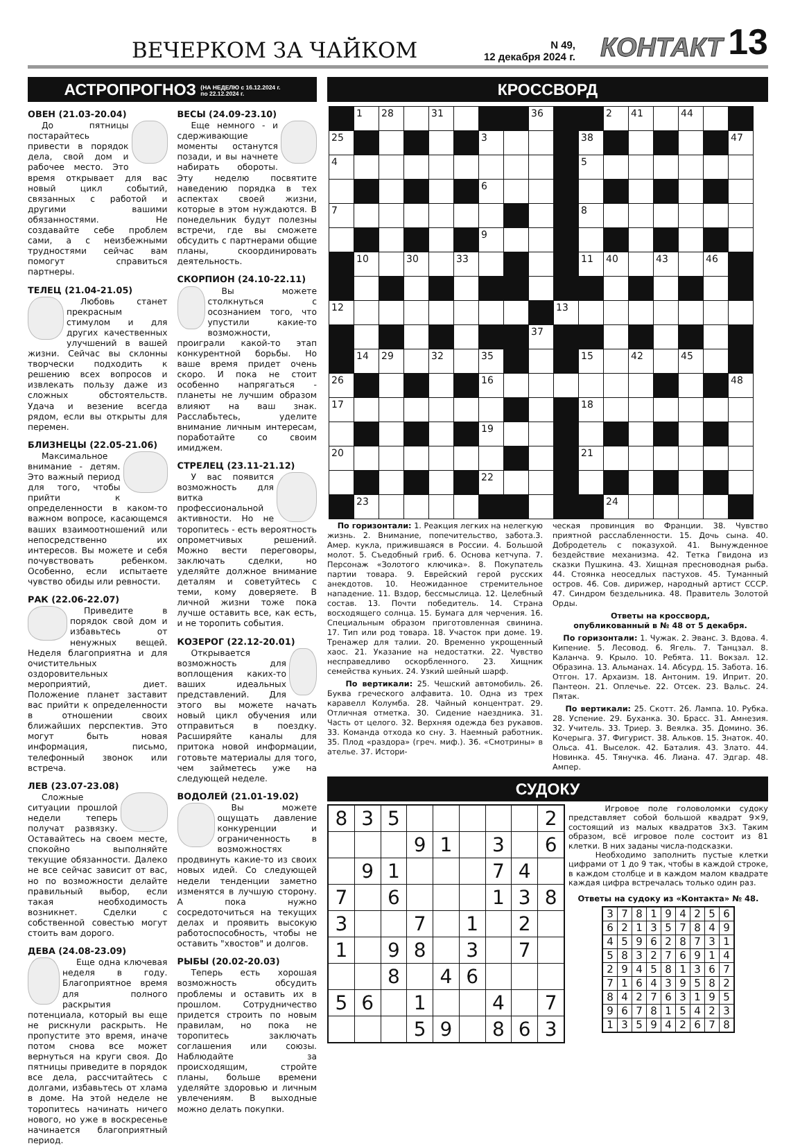ВЕЧЕРКОМ ЗА ЧАЙКОМ
N 49,
12 декабря 2024 г.
КОНТАКТ
13
АСТРОПРОГНОЗ (НА НЕДЕЛЮ с 16.12.2024 г.
по 22.12.2024 г.
ОВЕН (21.03-20.04)
До пятницы постарайтесь привести в порядок дела, свой дом и рабочее место. Это время открывает для вас новый цикл событий, связанных с работой и другими вашими обязанностями. Не создавайте себе проблем сами, а с неизбежными трудностями сейчас вам помогут справиться партнеры.
ТЕЛЕЦ (21.04-21.05)
Любовь станет прекрасным стимулом и для других качественных улучшений в вашей жизни. Сейчас вы склонны творчески подходить к решению всех вопросов и извлекать пользу даже из сложных обстоятельств. Удача и везение всегда рядом, если вы открыты для перемен.
БЛИЗНЕЦЫ (22.05-21.06)
Максимальное внимание - детям. Это важный период для того, чтобы прийти к определенности в каком-то важном вопросе, касающемся ваших взаимоотношений или непосредственно их интересов. Вы можете и себя почувствовать ребенком. Особенно, если испытаете чувство обиды или ревности.
РАК (22.06-22.07)
Приведите в порядок свой дом и избавьтесь от ненужных вещей. Неделя благоприятна и для очистительных оздоровительных мероприятий, диет. Положение планет заставит вас прийти к определенности в отношении своих ближайших перспектив. Это могут быть новая информация, письмо, телефонный звонок или встреча.
ЛЕВ (23.07-23.08)
Сложные ситуации прошлой недели теперь получат развязку. Оставайтесь на своем месте, спокойно выполняйте текущие обязанности. Далеко не все сейчас зависит от вас, но по возможности делайте правильный выбор, если такая необходимость возникнет. Сделки с собственной совестью могут стоить вам дорого.
ДЕВА (24.08-23.09)
Еще одна ключевая неделя в году. Благоприятное время для полного раскрытия потенциала, который вы еще не рискнули раскрыть. Не пропустите это время, иначе потом снова все может вернуться на круги своя. До пятницы приведите в порядок все дела, рассчитайтесь с долгами, избавьтесь от хлама в доме. На этой неделе не торопитесь начинать ничего нового, но уже в воскресенье начинается благоприятный период.
ВЕСЫ (24.09-23.10)
Еще немного - и сдерживающие моменты останутся позади, и вы начнете набирать обороты. Эту неделю посвятите наведению порядка в тех аспектах своей жизни, которые в этом нуждаются. В понедельник будут полезны встречи, где вы сможете обсудить с партнерами общие планы, скоординировать деятельность.
СКОРПИОН (24.10-22.11)
Вы можете столкнуться с осознанием того, что упустили какие-то возможности, проиграли какой-то этап конкурентной борьбы. Но ваше время придет очень скоро. И пока не стоит особенно напрягаться - планеты не лучшим образом влияют на ваш знак. Расслабьтесь, уделите внимание личным интересам, поработайте со своим имиджем.
СТРЕЛЕЦ (23.11-21.12)
У вас появится возможность для витка профессиональной активности. Но не торопитесь - есть вероятность опрометчивых решений. Можно вести переговоры, заключать сделки, но уделяйте должное внимание деталям и советуйтесь с теми, кому доверяете. В личной жизни тоже пока лучше оставить все, как есть, и не торопить события.
КОЗЕРОГ (22.12-20.01)
Открывается возможность для воплощения каких-то ваших идеальных представлений. Для этого вы можете начать новый цикл обучения или отправиться в поездку. Расширяйте каналы для притока новой информации, готовьте материалы для того, чем займетесь уже на следующей неделе.
ВОДОЛЕЙ (21.01-19.02)
Вы можете ощущать давление конкуренции и ограниченность в возможностях продвинуть какие-то из своих новых идей. Со следующей недели тенденции заметно изменятся в лучшую сторону. А пока нужно сосредоточиться на текущих делах и проявить высокую работоспособность, чтобы не оставить "хвостов" и долгов.
РЫБЫ (20.02-20.03)
Теперь есть хорошая возможность обсудить проблемы и оставить их в прошлом. Сотрудничество придется строить по новым правилам, но пока не торопитесь заключать соглашения или союзы. Наблюдайте за происходящим, стройте планы, больше времени уделяйте здоровью и личным увлечениям. В выходные можно делать покупки.
КРОССВОРД
| | 1 | 28 | | 31 | | | | 36 | | | 2 | 41 | | 44 | | |
| 25 | | | | | | 3 | | | | 38 | | | | | | 47 |
| 4 | | | | | | | | | | 5 | | | | | | |
| | | | | | | 6 | | | | | | | | | | |
| 7 | | | | | | | | | | 8 | | | | | | |
| | | | | | | 9 | | | | | | | | | | |
| | 10 | | 30 | | 33 | | | | | 11 | 40 | | 43 | | 46 | |
| 12 | | | | | | | | | 13 | | | | | | | |
| | | | | | | | | 37 | | | | | | | | |
| | 14 | 29 | | 32 | | 35 | | | | 15 | | 42 | | 45 | | |
| 26 | | | | | | 16 | | | | | | | | | | 48 |
| 17 | | | | | | | | | | 18 | | | | | | |
| | | | | | | 19 | | | | | | | | | | |
| 20 | | | | | | | | | | 21 | | | | | | |
| | | | | | | 22 | | | | | | | | | | |
| | 23 | | | | | | | | | | 24 | | | | | |
По горизонтали: 1. Реакция легких на нелегкую жизнь. 2. Внимание, попечительство, забота.3. Амер. кукла, прижившаяся в России. 4. Большой молот. 5. Съедобный гриб. 6. Основа кетчупа. 7. Персонаж «Золотого ключика». 8. Покупатель партии товара. 9. Еврейский герой русских анекдотов. 10. Неожиданное стремительное нападение. 11. Вздор, бессмыслица. 12. Целебный состав. 13. Почти победитель. 14. Страна восходящего солнца. 15. Бумага для черчения. 16. Специальным образом приготовленная свинина. 17. Тип или род товара. 18. Участок при доме. 19. Тренажер для талии. 20. Временно укрощенный хаос. 21. Указание на недостатки. 22. Чувство несправедливо оскорбленного. 23. Хищник семейства куньих. 24. Узкий шейный шарф.
По вертикали: 25. Чешский автомобиль. 26. Буква греческого алфавита. 10. Одна из трех каравелл Колумба. 28. Чайный концентрат. 29. Отличная отметка. 30. Сидение наездника. 31. Часть от целого. 32. Верхняя одежда без рукавов. 33. Команда отхода ко сну. 3. Наемный работник. 35. Плод «раздора» (греч. миф.). 36. «Смотрины» в ателье. 37. Истори-
ческая провинция во Франции. 38. Чувство приятной расслабленности. 15. Дочь сына. 40. Добродетель с показухой. 41. Вынужденное бездействие механизма. 42. Тетка Гвидона из сказки Пушкина. 43. Хищная пресноводная рыба. 44. Стоянка неоседлых пастухов. 45. Туманный остров. 46. Сов. дирижер, народный артист СССР. 47. Синдром бездельника. 48. Правитель Золотой Орды.
Ответы на кроссворд,
опубликованный в № 48 от 5 декабря.
По горизонтали: 1. Чужак. 2. Эванс. 3. Вдова. 4. Кипение. 5. Лесовод. 6. Ягель. 7. Танцзал. 8. Каланча. 9. Крыло. 10. Ребята. 11. Вокзал. 12. Образина. 13. Альманах. 14. Абсурд. 15. Забота. 16. Отгон. 17. Архаизм. 18. Антоним. 19. Иприт. 20. Пантеон. 21. Оплечье. 22. Отсек. 23. Вальс. 24. Пятак.
По вертикали: 25. Скотт. 26. Лампа. 10. Рубка. 28. Успение. 29. Буханка. 30. Брасс. 31. Амнезия. 32. Учитель. 33. Триер. 3. Веялка. 35. Домино. 36. Кочерыга. 37. Фигурист. 38. Альков. 15. Знаток. 40. Ольса. 41. Выселок. 42. Баталия. 43. Злато. 44. Новинка. 45. Тянучка. 46. Лиана. 47. Эдгар. 48. Ампер.
СУДОКУ
| 8 | 3 | 5 | | | | | | 2 |
| | | | 9 | 1 | | 3 | | 6 |
| | 9 | 1 | | | | 7 | 4 | |
| 7 | | 6 | | | | 1 | 3 | 8 |
| 3 | | | 7 | | 1 | | 2 | |
| 1 | | 9 | 8 | | 3 | | 7 | |
| | | 8 | | 4 | 6 | | | |
| 5 | 6 | | 1 | | | 4 | | 7 |
| | | | 5 | 9 | | 8 | 6 | 3 |
Игровое поле головоломки судоку представляет собой большой квадрат 9×9, состоящий из малых квадратов 3х3. Таким образом, всё игровое поле состоит из 81 клетки. В них заданы числа-подсказки.
Необходимо заполнить пустые клетки цифрами от 1 до 9 так, чтобы в каждой строке, в каждом столбце и в каждом малом квадрате каждая цифра встречалась только один раз.
Ответы на судоку из «Контакта» № 48.
| 3 | 7 | 8 | 1 | 9 | 4 | 2 | 5 | 6 |
| 6 | 2 | 1 | 3 | 5 | 7 | 8 | 4 | 9 |
| 4 | 5 | 9 | 6 | 2 | 8 | 7 | 3 | 1 |
| 5 | 8 | 3 | 2 | 7 | 6 | 9 | 1 | 4 |
| 2 | 9 | 4 | 5 | 8 | 1 | 3 | 6 | 7 |
| 7 | 1 | 6 | 4 | 3 | 9 | 5 | 8 | 2 |
| 8 | 4 | 2 | 7 | 6 | 3 | 1 | 9 | 5 |
| 9 | 6 | 7 | 8 | 1 | 5 | 4 | 2 | 3 |
| 1 | 3 | 5 | 9 | 4 | 2 | 6 | 7 | 8 |